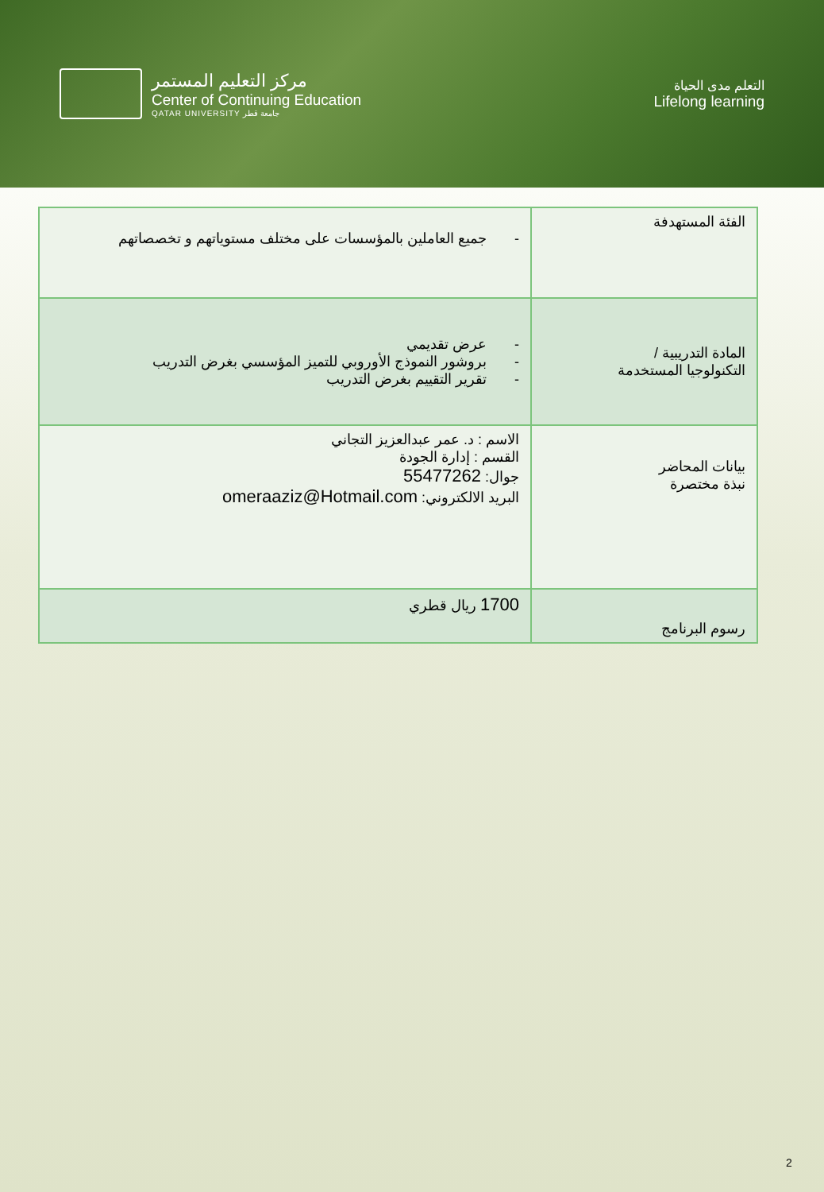مركز التعليم المستمر
Center of Continuing Education
QATAR UNIVERSITY جامعة قطر
التعلم مدى الحياة
Lifelong learning
| الفئة المستهدفة | - جميع العاملين بالمؤسسات على مختلف مستوياتهم و تخصصاتهم |
| المادة التدريبية / التكنولوجيا المستخدمة | - عرض تقديمي - بروشور النموذج الأوروبي للتميز المؤسسي بغرض التدريب - تقرير التقييم بغرض التدريب |
| بيانات المحاضر نبذة مختصرة | الاسم : د. عمر عبدالعزيز التجاني القسم : إدارة الجودة جوال: 55477262 البريد الالكتروني: omeraaziz@Hotmail.com |
| رسوم البرنامج | 1700 ريال قطري |
2